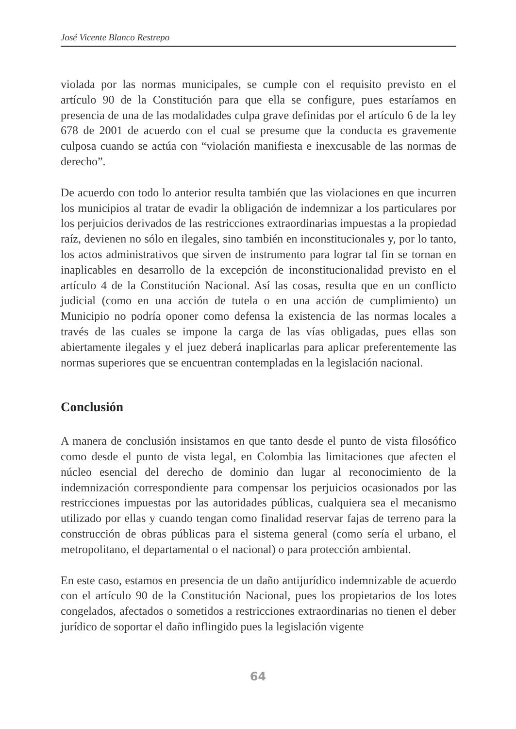José Vicente Blanco Restrepo
violada por las normas municipales, se cumple con el requisito previsto en el artículo 90 de la Constitución para que ella se configure, pues estaríamos en presencia de una de las modalidades culpa grave definidas por el artículo 6 de la ley 678 de 2001 de acuerdo con el cual se presume que la conducta es gravemente culposa cuando se actúa con “violación manifiesta e inexcusable de las normas de derecho”.
De acuerdo con todo lo anterior resulta también que las violaciones en que incurren los municipios al tratar de evadir la obligación de indemnizar a los particulares por los perjuicios derivados de las restricciones extraordinarias impuestas a la propiedad raíz, devienen no sólo en ilegales, sino también en inconstitucionales y, por lo tanto, los actos administrativos que sirven de instrumento para lograr tal fin se tornan en inaplicables en desarrollo de la excepción de inconstitucionalidad previsto en el artículo 4 de la Constitución Nacional. Así las cosas, resulta que en un conflicto judicial (como en una acción de tutela o en una acción de cumplimiento) un Municipio no podría oponer como defensa la existencia de las normas locales a través de las cuales se impone la carga de las vías obligadas, pues ellas son abiertamente ilegales y el juez deberá inaplicarlas para aplicar preferentemente las normas superiores que se encuentran contempladas en la legislación nacional.
Conclusión
A manera de conclusión insistamos en que tanto desde el punto de vista filosófico como desde el punto de vista legal, en Colombia las limitaciones que afecten el núcleo esencial del derecho de dominio dan lugar al reconocimiento de la indemnización correspondiente para compensar los perjuicios ocasionados por las restricciones impuestas por las autoridades públicas, cualquiera sea el mecanismo utilizado por ellas y cuando tengan como finalidad reservar fajas de terreno para la construcción de obras públicas para el sistema general (como sería el urbano, el metropolitano, el departamental o el nacional) o para protección ambiental.
En este caso, estamos en presencia de un daño antijurídico indemnizable de acuerdo con el artículo 90 de la Constitución Nacional, pues los propietarios de los lotes congelados, afectados o sometidos a restricciones extraordinarias no tienen el deber jurídico de soportar el daño inflingido pues la legislación vigente
64